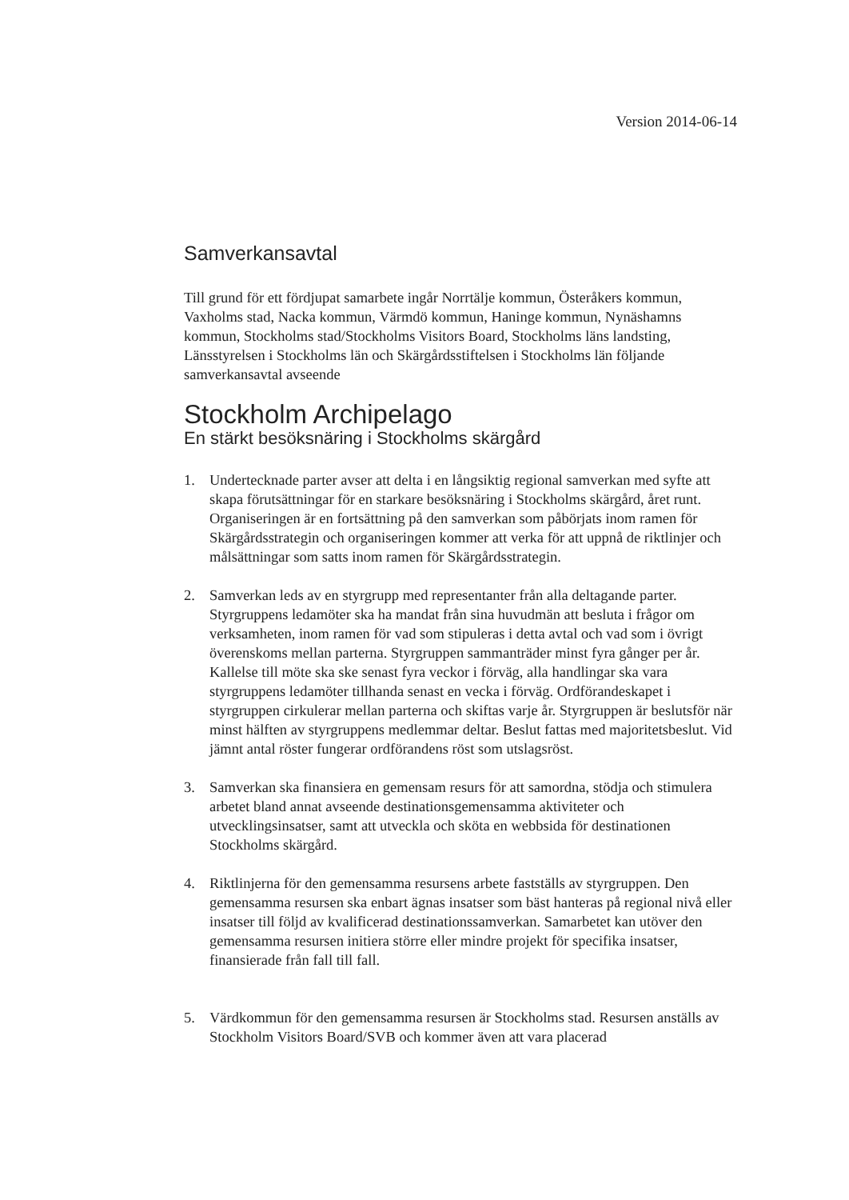Version 2014-06-14
Samverkansavtal
Till grund för ett fördjupat samarbete ingår Norrtälje kommun, Österåkers kommun, Vaxholms stad, Nacka kommun, Värmdö kommun, Haninge kommun, Nynäshamns kommun, Stockholms stad/Stockholms Visitors Board, Stockholms läns landsting, Länsstyrelsen i Stockholms län och Skärgårdsstiftelsen i Stockholms län följande samverkansavtal avseende
Stockholm Archipelago
En stärkt besöksnäring i Stockholms skärgård
1. Undertecknade parter avser att delta i en långsiktig regional samverkan med syfte att skapa förutsättningar för en starkare besöksnäring i Stockholms skärgård, året runt. Organiseringen är en fortsättning på den samverkan som påbörjats inom ramen för Skärgårdsstrategin och organiseringen kommer att verka för att uppnå de riktlinjer och målsättningar som satts inom ramen för Skärgårdsstrategin.
2. Samverkan leds av en styrgrupp med representanter från alla deltagande parter. Styrgruppens ledamöter ska ha mandat från sina huvudmän att besluta i frågor om verksamheten, inom ramen för vad som stipuleras i detta avtal och vad som i övrigt överenskoms mellan parterna. Styrgruppen sammanträder minst fyra gånger per år. Kallelse till möte ska ske senast fyra veckor i förväg, alla handlingar ska vara styrgruppens ledamöter tillhanda senast en vecka i förväg. Ordförandeskapet i styrgruppen cirkulerar mellan parterna och skiftas varje år. Styrgruppen är beslutsför när minst hälften av styrgruppens medlemmar deltar. Beslut fattas med majoritetsbeslut. Vid jämnt antal röster fungerar ordförandens röst som utslagsröst.
3. Samverkan ska finansiera en gemensam resurs för att samordna, stödja och stimulera arbetet bland annat avseende destinationsgemensamma aktiviteter och utvecklingsinsatser, samt att utveckla och sköta en webbsida för destinationen Stockholms skärgård.
4. Riktlinjerna för den gemensamma resursens arbete fastställs av styrgruppen. Den gemensamma resursen ska enbart ägnas insatser som bäst hanteras på regional nivå eller insatser till följd av kvalificerad destinationssamverkan. Samarbetet kan utöver den gemensamma resursen initiera större eller mindre projekt för specifika insatser, finansierade från fall till fall.
5. Värdkommun för den gemensamma resursen är Stockholms stad. Resursen anställs av Stockholm Visitors Board/SVB och kommer även att vara placerad